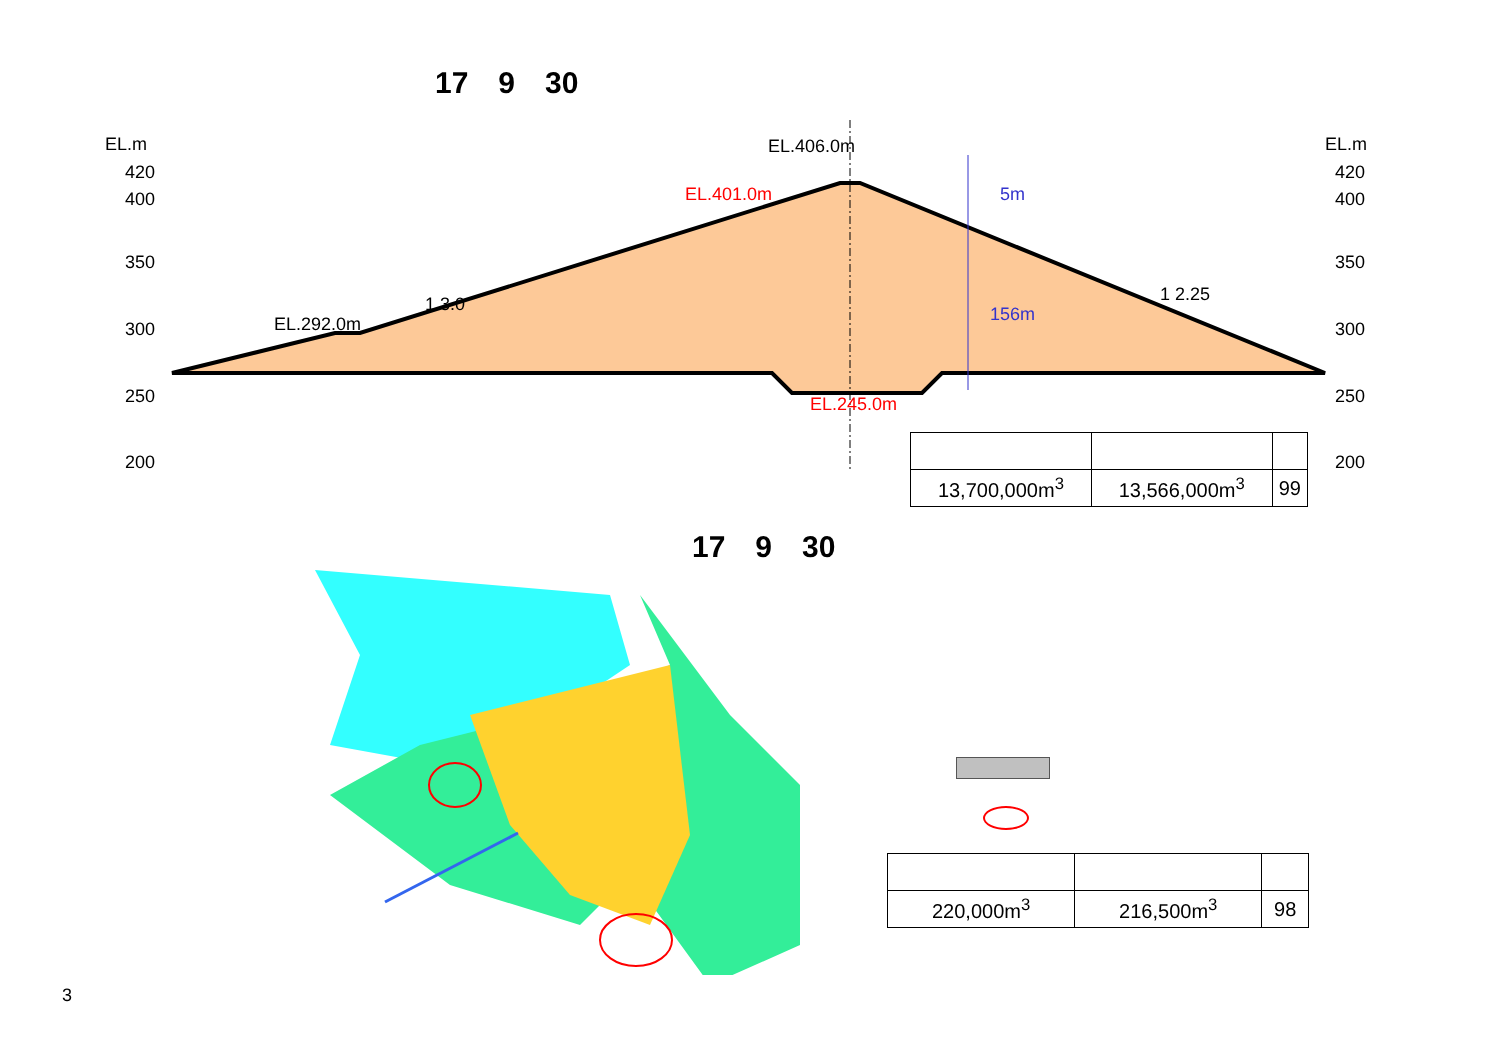17　9　30
EL.m
420
400
350
300
250
200
EL.m
420
400
350
300
250
200
EL.406.0m
EL.292.0m
1 3.0
1 2.25
EL.401.0m
EL.245.0m
5m
156m
| 13,700,000m<sup>3</sup> | 13,566,000m<sup>3</sup> | 99 |
17　9　30
| 220,000m<sup>3</sup> | 216,500m<sup>3</sup> | 98 |
3